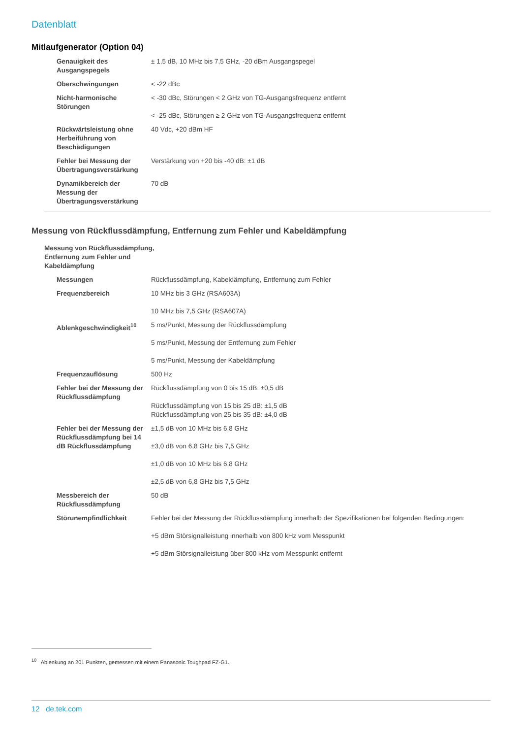Datenblatt
Mitlaufgenerator (Option 04)
| Genauigkeit des Ausgangspegels | ± 1,5 dB, 10 MHz bis 7,5 GHz, -20 dBm Ausgangspegel |
| Oberschwingungen | < -22 dBc |
| Nicht-harmonische Störungen | < -30 dBc, Störungen < 2 GHz von TG-Ausgangsfrequenz entfernt < -25 dBc, Störungen ≥ 2 GHz von TG-Ausgangsfrequenz entfernt |
| Rückwärtsleistung ohne Herbeiführung von Beschädigungen | 40 Vdc, +20 dBm HF |
| Fehler bei Messung der Übertragungsverstärkung | Verstärkung von +20 bis -40 dB: ±1 dB |
| Dynamikbereich der Messung der Übertragungsverstärkung | 70 dB |
Messung von Rückflussdämpfung, Entfernung zum Fehler und Kabeldämpfung
| Messung von Rückflussdämpfung, Entfernung zum Fehler und Kabeldämpfung | |
| Messungen | Rückflussdämpfung, Kabeldämpfung, Entfernung zum Fehler |
| Frequenzbereich | 10 MHz bis 3 GHz (RSA603A) 10 MHz bis 7,5 GHz (RSA607A) |
| Ablenkgeschwindigkeit<sup>10</sup> | 5 ms/Punkt, Messung der Rückflussdämpfung 5 ms/Punkt, Messung der Entfernung zum Fehler 5 ms/Punkt, Messung der Kabeldämpfung |
| Frequenzauflösung | 500 Hz |
| Fehler bei der Messung der Rückflussdämpfung | Rückflussdämpfung von 0 bis 15 dB: ±0,5 dB Rückflussdämpfung von 15 bis 25 dB: ±1,5 dB Rückflussdämpfung von 25 bis 35 dB: ±4,0 dB |
| Fehler bei der Messung der Rückflussdämpfung bei 14 dB Rückflussdämpfung | ±1,5 dB von 10 MHz bis 6,8 GHz ±3,0 dB von 6,8 GHz bis 7,5 GHz ±1,0 dB von 10 MHz bis 6,8 GHz ±2,5 dB von 6,8 GHz bis 7,5 GHz |
| Messbereich der Rückflussdämpfung | 50 dB |
| Störunempfindlichkeit | Fehler bei der Messung der Rückflussdämpfung innerhalb der Spezifikationen bei folgenden Bedingungen: +5 dBm Störsignalleistung innerhalb von 800 kHz vom Messpunkt +5 dBm Störsignalleistung über 800 kHz vom Messpunkt entfernt |
<sup>10</sup> Ablenkung an 201 Punkten, gemessen mit einem Panasonic Toughpad FZ-G1.
12 de.tek.com